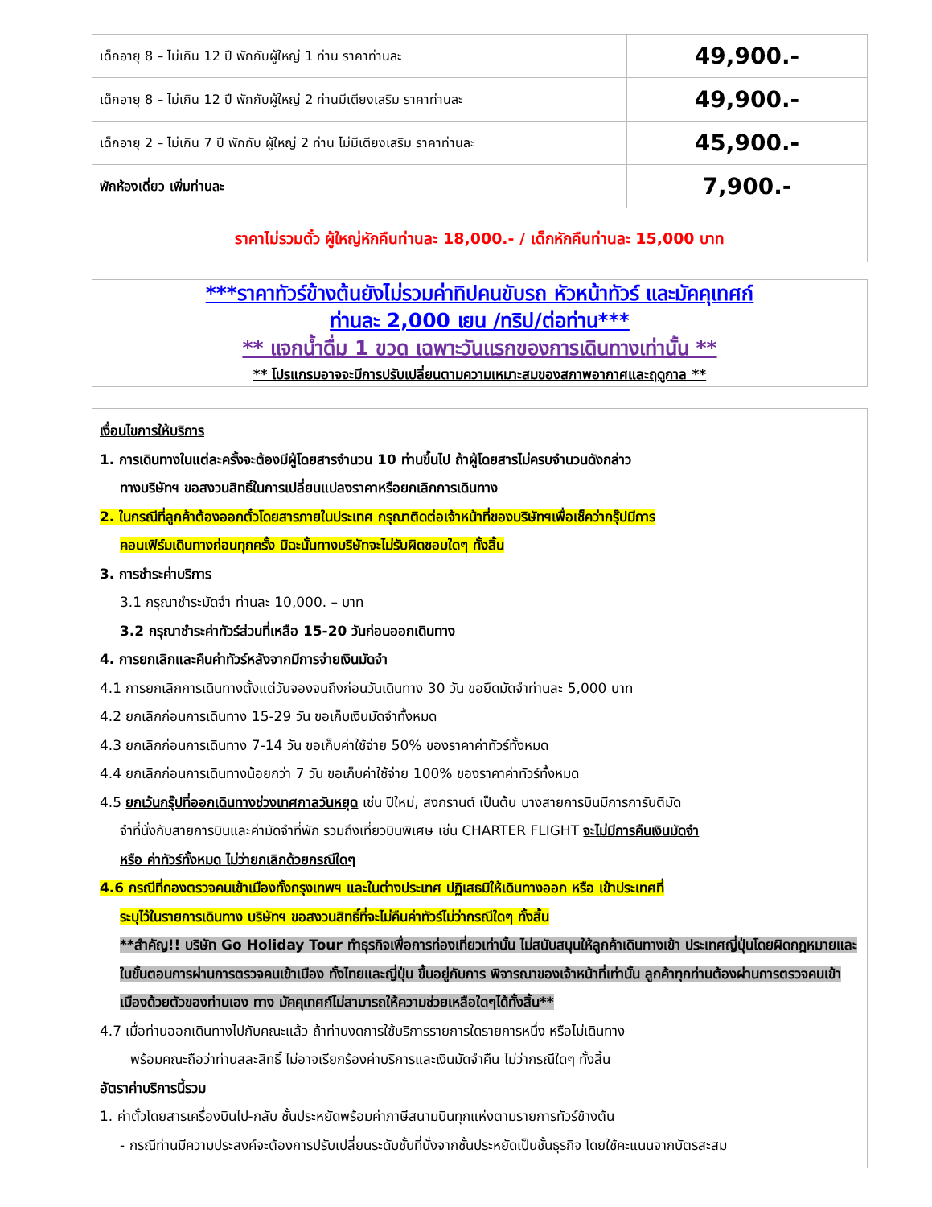| เด็กอายุ 8 – ไม่เกิน 12 ปี พักกับผู้ใหญ่ 1 ท่าน ราคาท่านละ | 49,900.- |
| เด็กอายุ 8 – ไม่เกิน 12 ปี พักกับผู้ใหญ่ 2 ท่านมีเตียงเสริม ราคาท่านละ | 49,900.- |
| เด็กอายุ 2 – ไม่เกิน 7 ปี พักกับ ผู้ใหญ่ 2 ท่าน ไม่มีเตียงเสริม ราคาท่านละ | 45,900.- |
| พักห้องเดี่ยว เพิ่มท่านละ | 7,900.- |
| ราคาไม่รวมตั๋ว ผู้ใหญ่หักคืนท่านละ 18,000.- / เด็กหักคืนท่านละ 15,000 บาท | |
***ราคาทัวร์ข้างต้นยังไม่รวมค่าทิปคนขับรถ หัวหน้าทัวร์ และมัคคุเทศก์
ท่านละ 2,000 เยน /ทริป/ต่อท่าน***
** แจกน้ำดื่ม 1 ขวด เฉพาะวันแรกของการเดินทางเท่านั้น **
** โปรแกรมอาจจะมีการปรับเปลี่ยนตามความเหมาะสมของสภาพอากาศและฤดูกาล **
เงื่อนไขการให้บริการ
1. การเดินทางในแต่ละครั้งจะต้องมีผู้โดยสารจำนวน 10 ท่านขึ้นไป ถ้าผู้โดยสารไม่ครบจำนวนดังกล่าว
ทางบริษัทฯ ขอสงวนสิทธิ์ในการเปลี่ยนแปลงราคาหรือยกเลิกการเดินทาง
2. ในกรณีที่ลูกค้าต้องออกตั๋วโดยสารภายในประเทศ กรุณาติดต่อเจ้าหน้าที่ของบริษัทฯเพื่อเช็คว่ากรุ๊ปมีการ
คอนเฟิร์มเดินทางก่อนทุกครั้ง มิฉะนั้นทางบริษัทจะไม่รับผิดชอบใดๆ ทั้งสิ้น
3. การชำระค่าบริการ
3.1 กรุณาชำระมัดจำ ท่านละ 10,000. – บาท
3.2 กรุณาชำระค่าทัวร์ส่วนที่เหลือ 15-20 วันก่อนออกเดินทาง
4. การยกเลิกและคืนค่าทัวร์หลังจากมีการจ่ายเงินมัดจำ
4.1 การยกเลิกการเดินทางตั้งแต่วันจองจนถึงก่อนวันเดินทาง 30 วัน ขอยึดมัดจำท่านละ 5,000 บาท
4.2 ยกเลิกก่อนการเดินทาง 15-29 วัน ขอเก็บเงินมัดจำทั้งหมด
4.3 ยกเลิกก่อนการเดินทาง 7-14 วัน ขอเก็บค่าใช้จ่าย 50% ของราคาค่าทัวร์ทั้งหมด
4.4 ยกเลิกก่อนการเดินทางน้อยกว่า 7 วัน ขอเก็บค่าใช้จ่าย 100% ของราคาค่าทัวร์ทั้งหมด
4.5 ยกเว้นกรุ๊ปที่ออกเดินทางช่วงเทศกาลวันหยุด เช่น ปีใหม่, สงกรานต์ เป็นต้น บางสายการบินมีการการันตีมัด
จำที่นั่งกับสายการบินและค่ามัดจำที่พัก รวมถึงเที่ยวบินพิเศษ เช่น CHARTER FLIGHT จะไม่มีการคืนเงินมัดจำ
หรือ ค่าทัวร์ทั้งหมด ไม่ว่ายกเลิกด้วยกรณีใดๆ
4.6 กรณีที่กองตรวจคนเข้าเมืองทั้งกรุงเทพฯ และในต่างประเทศ ปฏิเสธมิให้เดินทางออก หรือ เข้าประเทศที่
ระบุไว้ในรายการเดินทาง บริษัทฯ ขอสงวนสิทธิ์ที่จะไม่คืนค่าทัวร์ไม่ว่ากรณีใดๆ ทั้งสิ้น
**สำคัญ!! บริษัท Go Holiday Tour ทำธุรกิจเพื่อการท่องเที่ยวเท่านั้น ไม่สนับสนุนให้ลูกค้าเดินทางเข้า ประเทศญี่ปุ่นโดยผิดกฎหมายและในขั้นตอนการผ่านการตรวจคนเข้าเมือง ทั้งไทยและญี่ปุ่น ขึ้นอยู่กับการ พิจารณาของเจ้าหน้าที่เท่านั้น ลูกค้าทุกท่านต้องผ่านการตรวจคนเข้าเมืองด้วยตัวของท่านเอง ทาง มัคคุเทศก์ไม่สามารถให้ความช่วยเหลือใดๆได้ทั้งสิ้น**
4.7 เมื่อท่านออกเดินทางไปกับคณะแล้ว ถ้าท่านงดการใช้บริการรายการใดรายการหนึ่ง หรือไม่เดินทาง
พร้อมคณะถือว่าท่านสละสิทธิ์ ไม่อาจเรียกร้องค่าบริการและเงินมัดจำคืน ไม่ว่ากรณีใดๆ ทั้งสิ้น
อัตราค่าบริการนี้รวม
1. ค่าตั๋วโดยสารเครื่องบินไป-กลับ ชั้นประหยัดพร้อมค่าภาษีสนามบินทุกแห่งตามรายการทัวร์ข้างต้น
- กรณีท่านมีความประสงค์จะต้องการปรับเปลี่ยนระดับชั้นที่นั่งจากชั้นประหยัดเป็นชั้นธุรกิจ โดยใช้คะแนนจากบัตรสะสม